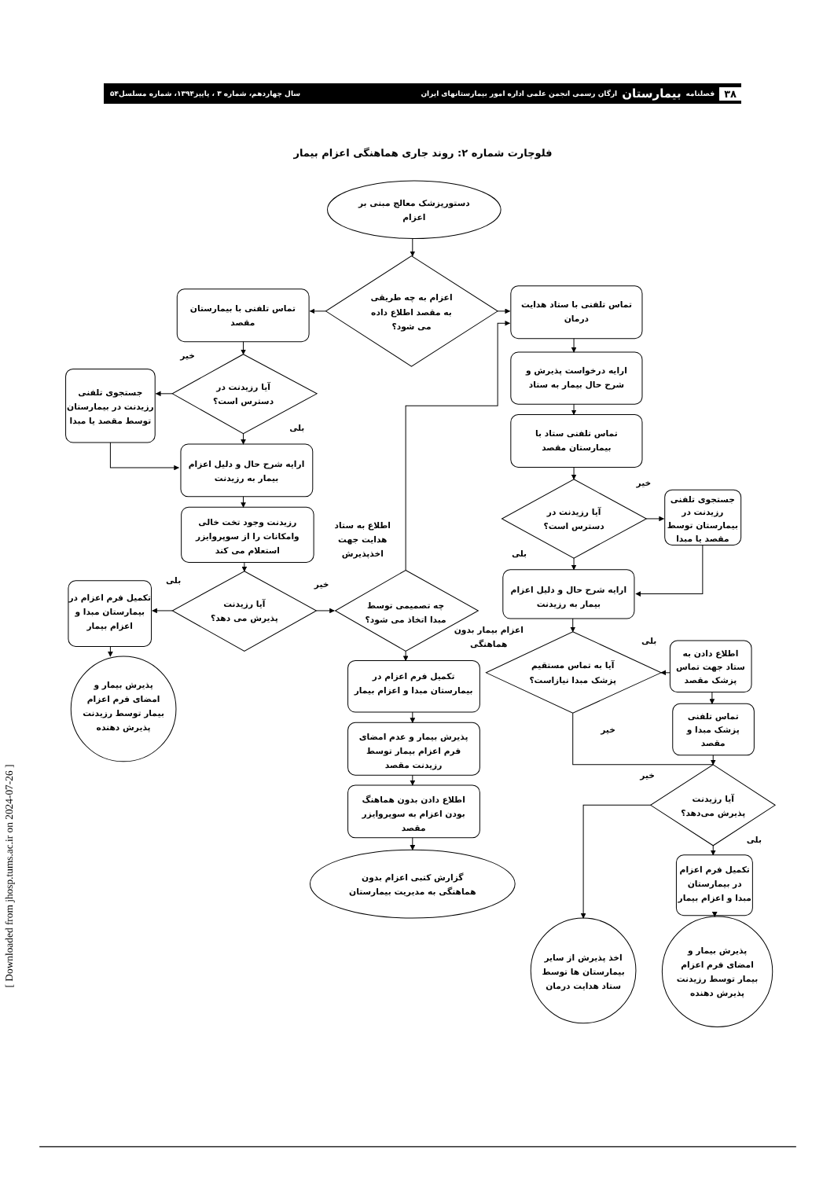۳۸ فصلنامه بیمارستان ارگان رسمی انجمن علمی اداره امور بیمارستانهای ایران
سال چهاردهم، شماره ۳ ، پاییز۱۳۹۴، شماره مسلسل۵۴
فلوچارت شماره ۲: روند جاری هماهنگی اعزام بیمار
دستورپزشک معالج مبنی بر
اعزام
اعزام به چه طریقی
به مقصد اطلاع داده
می شود؟
تماس تلفنی با بیمارستان
مقصد
تماس تلفنی با ستاد هدایت
درمان
خیر
آیا رزیدنت در
دسترس است؟
جستجوی تلفنی
رزیدنت در بیمارستان
توسط مقصد یا مبدا
بلی
ارایه شرح حال و دلیل اعزام
بیمار به رزیدنت
ارایه درخواست پذیرش و
شرح حال بیمار به ستاد
تماس تلفنی ستاد با
بیمارستان مقصد
رزیدنت وجود تخت خالی
وامکانات را از سوپروایزر
استعلام می کند
اطلاع به ستاد
هدایت جهت
اخذپذیرش
خیر
آیا رزیدنت در
دسترس است؟
جستجوی تلفنی
رزیدنت در
بیمارستان توسط
مقصد یا مبدا
بلی
بلی
خیر
آیا رزیدنت
پذیرش می دهد؟
تکمیل فرم اعزام در
بیمارستان مبدا و
اعزام بیمار
چه تصمیمی توسط
مبدا اتخاذ می شود؟
ارایه شرح حال و دلیل اعزام
بیمار به رزیدنت
اعزام بیمار بدون
هماهنگی
بلی
آیا به تماس مستقیم
پزشک مبدا نیازاست؟
اطلاع دادن به
ستاد جهت تماس
پزشک مقصد
تکمیل فرم اعزام در
بیمارستان مبدا و اعزام بیمار
پذیرش بیمار و
امضای فرم اعزام
بیمار توسط رزیدنت
پذیرش دهنده
تماس تلفنی
پزشک مبدا و
مقصد
خیر
پذیرش بیمار و عدم امضای
فرم اعزام بیمار توسط
رزیدنت مقصد
خیر
آیا رزیدنت
پذیرش می‌دهد؟
اطلاع دادن بدون هماهنگ
بودن اعزام به سوپروایزر
مقصد
بلی
تکمیل فرم اعزام
در بیمارستان
مبدا و اعزام بیمار
گزارش کتبی اعزام بدون
هماهنگی به مدیریت بیمارستان
اخذ پذیرش از سایر
بیمارستان ها توسط
ستاد هدایت درمان
پذیرش بیمار و
امضای فرم اعزام
بیمار توسط رزیدنت
پذیرش دهنده
[ Downloaded from jhosp.tums.ac.ir on 2024-07-26 ]